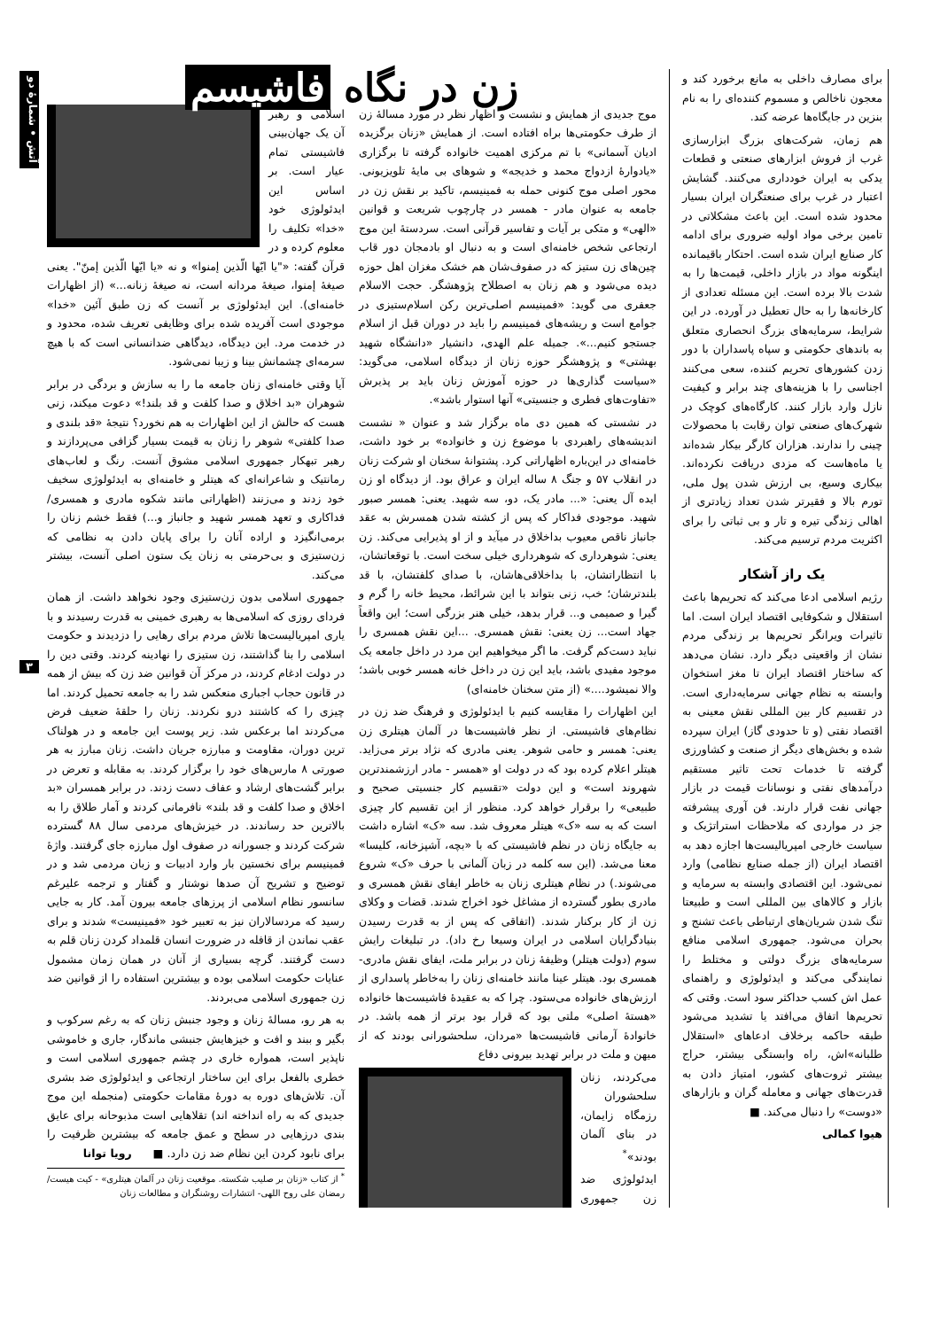آتش • شمارۀ دو
۳
برای مصارف داخلی به مانع برخورد کند و معجون ناخالص و مسموم کننده‌ای را به نام بنزین در جایگاه‌ها عرضه کند.
هم زمان، شرکت‌های بزرگ ابزارسازی غرب از فروش ابزارهای صنعتی و قطعات یدکی به ایران خودداری می‌کنند. گشایش اعتبار در غرب برای صنعتگران ایران بسیار محدود شده است. این باعث مشکلاتی در تامین برخی مواد اولیه ضروری برای ادامه کار صنایع ایران شده است. احتکار باقیمانده اینگونه مواد در بازار داخلی، قیمت‌ها را به شدت بالا برده است. این مسئله تعدادی از کارخانه‌ها را به حال تعطیل در آورده. در این شرایط، سرمایه‌های بزرگ انحصاری متعلق به باندهای حکومتی و سپاه پاسداران با دور زدن کشورهای تحریم کننده، سعی می‌کنند اجناسی را با هزینه‌های چند برابر و کیفیت نازل وارد بازار کنند. کارگاه‌های کوچک در شهرک‌های صنعتی توان رقابت با محصولات چینی را ندارند. هزاران کارگر بیکار شده‌اند یا ماه‌هاست که مزدی دریافت نکرده‌اند. بیکاری وسیع، بی ارزش شدن پول ملی، تورم بالا و فقیرتر شدن تعداد زیادتری از اهالی زندگی تیره و تار و بی ثباتی را برای اکثریت مردم ترسیم می‌کند.
یک راز آشکار
رژیم اسلامی ادعا می‌کند که تحریم‌ها باعث استقلال و شکوفایی اقتصاد ایران است. اما تاثیرات ویرانگر تحریم‌ها بر زندگی مردم نشان از واقعیتی دیگر دارد. نشان می‌دهد که ساختار اقتصاد ایران تا مغز استخوان وابسته به نظام جهانی سرمایه‌داری است. در تقسیم کار بین المللی نقش معینی به اقتصاد نفتی (و تا حدودی گاز) ایران سپرده شده و بخش‌های دیگر از صنعت و کشاورزی گرفته تا خدمات تحت تاثیر مستقیم درآمدهای نفتی و نوسانات قیمت در بازار جهانی نفت قرار دارند. فن آوری پیشرفته جز در مواردی که ملاحظات استراتژیک و سیاست خارجی امپریالیست‌ها اجازه دهد به اقتصاد ایران (از جمله صنایع نظامی) وارد نمی‌شود. این اقتصادی وابسته به سرمایه و بازار و کالاهای بین المللی است و طبیعتا تنگ شدن شریان‌های ارتباطی باعث تشنج و بحران می‌شود. جمهوری اسلامی منافع سرمایه‌های بزرگ دولتی و مختلط را نمایندگی می‌کند و ایدئولوژی و راهنمای عمل اش کسب حداکثر سود است. وقتی که تحریم‌ها اتفاق می‌افتد یا تشدید می‌شود طبقه حاکمه برخلاف ادعاهای «استقلال طلبانه»اش، راه وابستگی بیشتر، حراج بیشتر ثروت‌های کشور، امتیاز دادن به قدرت‌های جهانی و معامله گران و بازارهای «دوست» را دنبال می‌کند. ■
هیوا کمالی
زن در نگاه فاشیسم
موج جدیدی از همایش و نشست و اظهار نظر در مورد مسالۀ زن از طرف حکومتی‌ها براه افتاده است. از همایش «زنان برگزیده ادیان آسمانی» با تم مرکزی اهمیت خانواده گرفته تا برگزاری «یادوارۀ ازدواج محمد و خدیجه» و شوهای بی مایۀ تلویزیونی. محور اصلی موج کنونی حمله به فمینیسم، تاکید بر نقش زن در جامعه به عنوان مادر - همسر در چارچوب شریعت و قوانین «الهی» و متکی بر آیات و تفاسیر قرآنی است. سردستۀ این موج ارتجاعی شخص خامنه‌ای است و به دنبال او بادمجان دور قاب چین‌های زن ستیز که در صفوف‌شان هم خشک مغزان اهل حوزه دیده می‌شود و هم زنان به اصطلاح پژوهشگر. حجت الاسلام جعفری می گوید: «فمینیسم اصلی‌ترین رکن اسلام‌ستیزی در جوامع است و ریشه‌های فمینیسم را باید در دوران قبل از اسلام جستجو کنیم...». جمیله علم الهدی، دانشیار «دانشگاه شهید بهشتی» و پژوهشگر حوزه زنان از دیدگاه اسلامی، می‌گوید: «سیاست گذاری‌ها در حوزه آموزش زنان باید بر پذیرش «تفاوت‌های فطری و جنسیتی» آنها استوار باشد».
در نشستی که همین دی ماه برگزار شد و عنوان « نشست اندیشه‌های راهبردی با موضوع زن و خانواده» بر خود داشت، خامنه‌ای در این‌باره اظهاراتی کرد. پشتوانۀ سخنان او شرکت زنان در انقلاب ۵۷ و جنگ ۸ ساله ایران و عراق بود. از دیدگاه او زن ایده آل یعنی: «... مادر یک، دو، سه شهید. یعنی: همسر صبور شهید. موجودی فداکار که پس از کشته شدن همسرش به عقد جانباز ناقص معیوب بداخلاق در میآید و از او پذیرایی می‌کند. زن یعنی: شوهرداری که شوهرداری خیلی سخت است. با توقعاتشان، با انتظاراتشان، با بداخلاقی‌هاشان، با صدای کلفتشان، با قد بلندترشان؛ خب، زنی بتواند با این شرائط، محیط خانه را گرم و گیرا و صمیمی و... قرار بدهد، خیلی هنر بزرگی است؛ این واقعاً جهاد است... زن یعنی: نقش همسری. ...این نقش همسری را نباید دست‌کم گرفت. ما اگر میخواهیم این مرد در داخل جامعه یک موجود مفیدی باشد، باید این زن در داخل خانه همسر خوبی باشد؛ والا نمیشود....» (از متن سخنان خامنه‌ای)
این اظهارات را مقایسه کنیم با ایدئولوژی و فرهنگ ضد زن در نظام‌های فاشیستی. از نظر فاشیست‌ها در آلمان هیتلری زن یعنی: همسر و حامی شوهر. یعنی مادری که نژاد برتر می‌زاید. هیتلر اعلام کرده بود که در دولت او «همسر - مادر ارزشمندترین شهروند است» و این دولت «تقسیم کار جنسیتی صحیح و طبیعی» را برقرار خواهد کرد. منظور از این تقسیم کار چیزی است که به سه «ک» هیتلر معروف شد. سه «ک» اشاره داشت به جایگاه زنان در نظم فاشیستی که با «بچه، آشپزخانه، کلیسا» معنا می‌شد. (این سه کلمه در زبان آلمانی با حرف «ک» شروع می‌شوند.) در نظام هیتلری زنان به خاطر ایفای نقش همسری و مادری بطور گسترده از مشاغل خود اخراج شدند. قضات و وکلای زن از کار برکنار شدند. (اتفاقی که پس از به قدرت رسیدن بنیادگرایان اسلامی در ایران وسیعا رخ داد). در تبلیغات رایش سوم (دولت هیتلر) وظیفۀ زنان در برابر ملت، ایفای نقش مادری-همسری بود. هیتلر عینا مانند خامنه‌ای زنان را به‌خاطر پاسداری از ارزش‌های خانواده می‌ستود. چرا که به عقیدۀ فاشیست‌ها خانواده «هستۀ اصلی» ملتی بود که قرار بود برتر از همه باشد. در خانوادۀ آرمانی فاشیست‌ها «مردان، سلحشورانی بودند که از میهن و ملت در برابر تهدید بیرونی دفاع
می‌کردند، زنان سلحشوران رزمگاه زایمان، در بنای آلمان بودند»<sup>*</sup>
ایدئولوژی ضد زن جمهوری اسلامی و رهبر آن یک جهان‌بینی فاشیستی تمام عیار است. بر اساس این ایدئولوژی خود «خدا» تکلیف را معلوم کرده و در قرآن گفته: «"یا ایّها الّذین إمنوا» و نه «یا ایّها الّذین إمنّ". یعنی صیغۀ إمنوا، صیغۀ مردانه است، نه صیغۀ زنانه...» (از اظهارات خامنه‌ای). این ایدئولوژی بر آنست که زن طبق آئین «خدا» موجودی است آفریده شده برای وظایفی تعریف شده، محدود و در خدمت مرد. این دیدگاه، دیدگاهی ضدانسانی است که با هیچ سرمه‌ای چشمانش بینا و زیبا نمی‌شود.
آیا وقتی خامنه‌ای زنان جامعه ما را به سازش و بردگی در برابر شوهران «بد اخلاق و صدا کلفت و قد بلند!» دعوت میکند، زنی هست که حالش از این اظهارات به هم نخورد؟ نتیجۀ «قد بلندی و صدا کلفتی» شوهر را زنان به قیمت بسیار گزافی می‌پردازند و رهبر تبهکار جمهوری اسلامی مشوق آنست. رنگ و لعاب‌های رمانتیک و شاعرانه‌ای که هیتلر و خامنه‌ای به ایدئولوژی سخیف خود زدند و می‌زنند (اظهاراتی مانند شکوه مادری و همسری/فداکاری و تعهد همسر شهید و جانباز و...) فقط خشم زنان را برمی‌انگیزد و اراده آنان را برای پایان دادن به نظامی که زن‌ستیزی و بی‌حرمتی به زنان یک ستون اصلی آنست، بیشتر می‌کند.
جمهوری اسلامی بدون زن‌ستیزی وجود نخواهد داشت. از همان فردای روزی که اسلامی‌ها به رهبری خمینی به قدرت رسیدند و با یاری امپریالیست‌ها تلاش مردم برای رهایی را دزدیدند و حکومت اسلامی را بنا گذاشتند، زن ستیزی را نهادینه کردند. وقتی دین را در دولت ادغام کردند، در مرکز آن قوانین ضد زن که بیش از همه در قانون حجاب اجباری منعکس شد را به جامعه تحمیل کردند. اما چیزی را که کاشتند درو نکردند. زنان را حلقۀ ضعیف فرض می‌کردند اما برعکس شد. زیر پوست این جامعه و در هولناک ترین دوران، مقاومت و مبارزه جریان داشت. زنان مبارز به هر صورتی ۸ مارس‌های خود را برگزار کردند. به مقابله و تعرض در برابر گشت‌های ارشاد و عفاف دست زدند. در برابر همسران «بد اخلاق و صدا کلفت و قد بلند» نافرمانی کردند و آمار طلاق را به بالاترین حد رساندند. در خیزش‌های مردمی سال ۸۸ گسترده شرکت کردند و جسورانه در صفوف اول مبارزه جای گرفتند. واژۀ فمینیسم برای نخستین بار وارد ادبیات و زبان مردمی شد و در توضیح و تشریح آن صدها نوشتار و گفتار و ترجمه علیرغم سانسور نظام اسلامی از پرزهای جامعه بیرون آمد. کار به جایی رسید که مردسالاران نیز به تعبیر خود «فمینیست» شدند و برای عقب نماندن از قافله در ضرورت انسان قلمداد کردن زنان قلم به دست گرفتند. گرچه بسیاری از آنان در همان زمان مشمول عنایات حکومت اسلامی بوده و بیشترین استفاده را از قوانین ضد زن جمهوری اسلامی می‌بردند.
به هر رو، مسالۀ زنان و وجود جنبش زنان که به رغم سرکوب و بگیر و ببند و افت و خیزهایش جنبشی ماندگار، جاری و خاموشی ناپذیر است، همواره خاری در چشم جمهوری اسلامی است و خطری بالفعل برای این ساختار ارتجاعی و ایدئولوژی ضد بشری آن. تلاش‌های دوره به دورۀ مقامات حکومتی (منجمله این موج جدیدی که به راه انداخته اند) تقلاهایی است مذبوحانه برای عایق بندی درزهایی در سطح و عمق جامعه که بیشترین ظرفیت را برای نابود کردن این نظام ضد زن دارد. ■ رویا توانا
<sup>*</sup> از کتاب «زنان بر صلیب شکسته. موقعیت زنان در آلمان هیتلری» - کیت هیست/ رمضان علی روح اللهی- انتشارات روشنگران و مطالعات زنان